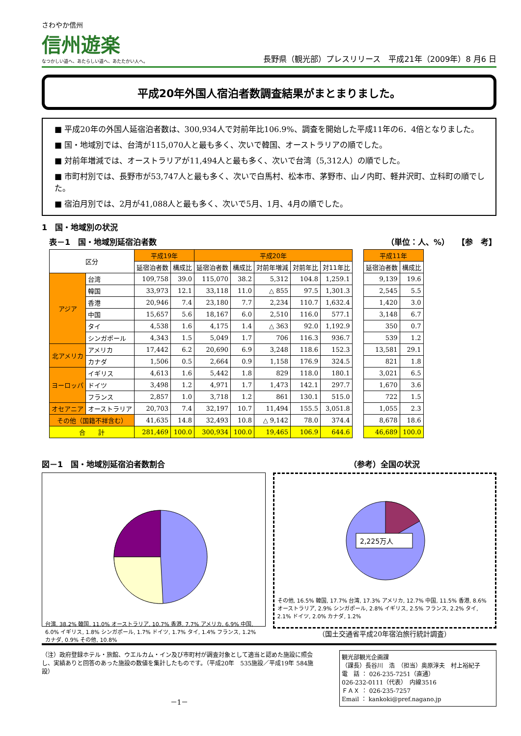さわやか信州
信州遊楽
なつかしい道へ、あたらしい道へ、あたたかい人へ。
長野県（観光部）プレスリリース　平成21年（2009年）8 月6 日
平成20年外国人宿泊者数調査結果がまとまりました。
■ 平成20年の外国人延宿泊者数は、300,934人で対前年比106.9%、調査を開始した平成11年の6．4倍となりました。
■ 国・地域別では、台湾が115,070人と最も多く、次いで韓国、オーストラリアの順でした。
■ 対前年増減では、オーストラリアが11,494人と最も多く、次いで台湾（5,312人）の順でした。
■ 市町村別では、長野市が53,747人と最も多く、次いで白馬村、松本市、茅野市、山ノ内町、軽井沢町、立科町の順でした。
■ 宿泊月別では、2月が41,088人と最も多く、次いで5月、1月、4月の順でした。
1　国・地域別の状況
表－1　国・地域別延宿泊者数 （単位：人、%）　　【参　考】
| 区分 | | 平成19年 | | 平成20年 | | | | | | 平成11年 | |
| --- | --- | --- | --- | --- | --- | --- | --- | --- | --- | --- | --- |
| | | 延宿泊者数 | 構成比 | 延宿泊者数 | 構成比 | 対前年増減 | 対前年比 | 対11年比 | | 延宿泊者数 | 構成比 |
| アジア | 台湾 | 109,758 | 39.0 | 115,070 | 38.2 | 5,312 | 104.8 | 1,259.1 | | 9,139 | 19.6 |
| | 韓国 | 33,973 | 12.1 | 33,118 | 11.0 | △ 855 | 97.5 | 1,301.3 | | 2,545 | 5.5 |
| | 香港 | 20,946 | 7.4 | 23,180 | 7.7 | 2,234 | 110.7 | 1,632.4 | | 1,420 | 3.0 |
| | 中国 | 15,657 | 5.6 | 18,167 | 6.0 | 2,510 | 116.0 | 577.1 | | 3,148 | 6.7 |
| | タイ | 4,538 | 1.6 | 4,175 | 1.4 | △ 363 | 92.0 | 1,192.9 | | 350 | 0.7 |
| | シンガポール | 4,343 | 1.5 | 5,049 | 1.7 | 706 | 116.3 | 936.7 | | 539 | 1.2 |
| 北アメリカ | アメリカ | 17,442 | 6.2 | 20,690 | 6.9 | 3,248 | 118.6 | 152.3 | | 13,581 | 29.1 |
| | カナダ | 1,506 | 0.5 | 2,664 | 0.9 | 1,158 | 176.9 | 324.5 | | 821 | 1.8 |
| ヨーロッパ | イギリス | 4,613 | 1.6 | 5,442 | 1.8 | 829 | 118.0 | 180.1 | | 3,021 | 6.5 |
| | ドイツ | 3,498 | 1.2 | 4,971 | 1.7 | 1,473 | 142.1 | 297.7 | | 1,670 | 3.6 |
| | フランス | 2,857 | 1.0 | 3,718 | 1.2 | 861 | 130.1 | 515.0 | | 722 | 1.5 |
| オセアニア | オーストラリア | 20,703 | 7.4 | 32,197 | 10.7 | 11,494 | 155.5 | 3,051.8 | | 1,055 | 2.3 |
| その他（国籍不祥含む） | | 41,635 | 14.8 | 32,493 | 10.8 | △ 9,142 | 78.0 | 374.4 | | 8,678 | 18.6 |
| 合 計 | | 281,469 | 100.0 | 300,934 | 100.0 | 19,465 | 106.9 | 644.6 | | 46,689 | 100.0 |
図－1　国・地域別延宿泊者数割合
台湾, 38.2% 韓国, 11.0% オーストラリア, 10.7% 香港, 7.7% アメリカ, 6.9% 中国, 6.0% イギリス, 1.8% シンガポール, 1.7% ドイツ, 1.7% タイ, 1.4% フランス, 1.2% カナダ, 0.9% その他, 10.8%
（参考）全国の状況
2,225万人
その他, 16.5% 韓国, 17.7% 台湾, 17.3% アメリカ, 12.7% 中国, 11.5% 香港, 8.6% オーストラリア, 2.9% シンガポール, 2.8% イギリス, 2.5% フランス, 2.2% タイ, 2.1% ドイツ, 2.0% カナダ, 1.2%
（国土交通省平成20年宿泊旅行統計調査）
（注）政府登録ホテル・旅館、ウエルカム・イン及び市町村が調査対象として適当と認めた施設に照会し、実績ありと回答のあった施設の数値を集計したものです。（平成20年　535施設／平成19年 584施設）
－1－
観光部観光企画課
（課長）長谷川　浩　（担当）奥原淳夫　村上裕紀子
電　話 ： 026-235-7251（直通）
026-232-0111（代表）　内線3516
ＦＡＸ ： 026-235-7257
Email ： kankoki@pref.nagano.jp